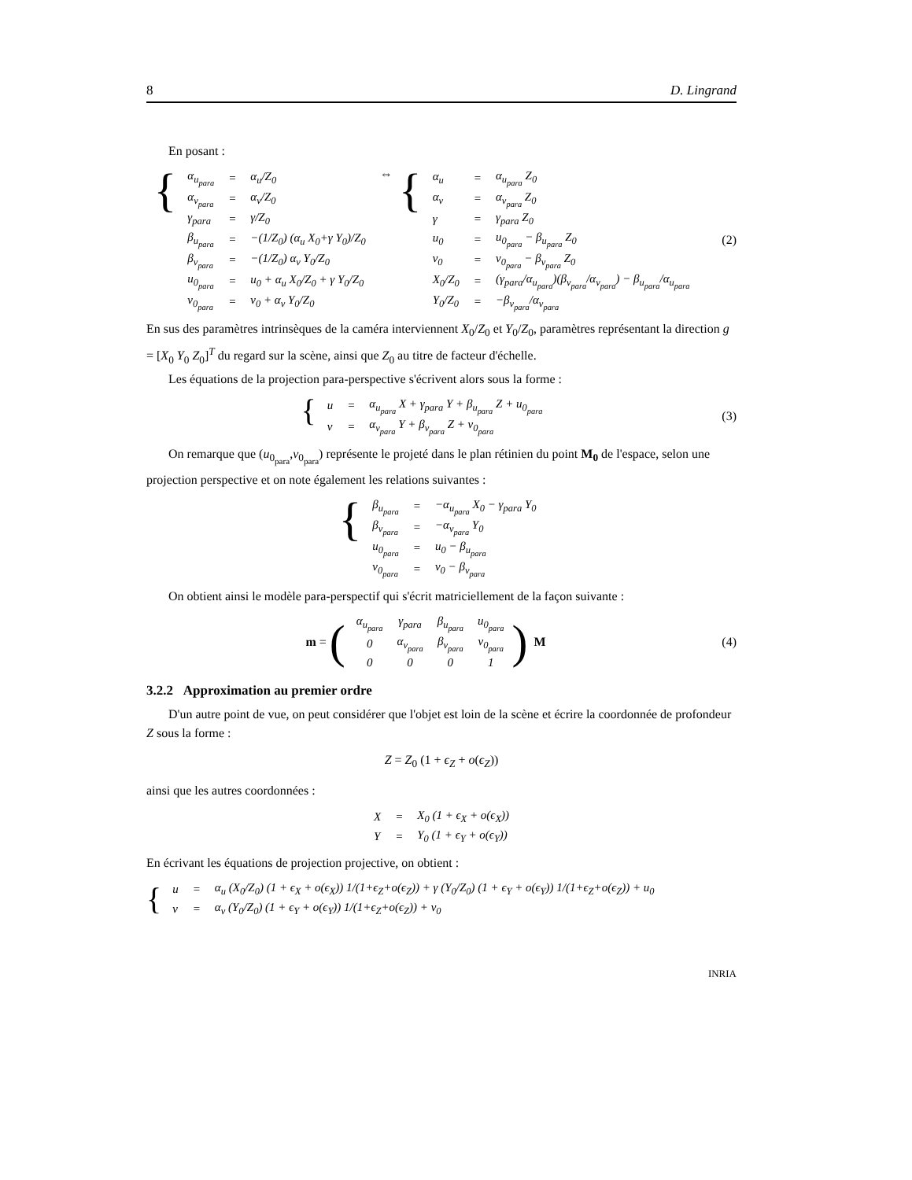8 D. Lingrand
En posant :
{
| α<sub>u<sub>para</sub></sub> | = | α<sub>u</sub>/Z<sub>0</sub> |
| α<sub>v<sub>para</sub></sub> | = | α<sub>v</sub>/Z<sub>0</sub> |
| γ<sub>para</sub> | = | γ/Z<sub>0</sub> |
| β<sub>u<sub>para</sub></sub> | = | −(1/Z<sub>0</sub>) (α<sub>u</sub> X<sub>0</sub>+γ Y<sub>0</sub>)/Z<sub>0</sub> |
| β<sub>v<sub>para</sub></sub> | = | −(1/Z<sub>0</sub>) α<sub>v</sub> Y<sub>0</sub>/Z<sub>0</sub> |
| u<sub>0<sub>para</sub></sub> | = | u<sub>0</sub> + α<sub>u</sub> X<sub>0</sub>/Z<sub>0</sub> + γ Y<sub>0</sub>/Z<sub>0</sub> |
| v<sub>0<sub>para</sub></sub> | = | v<sub>0</sub> + α<sub>v</sub> Y<sub>0</sub>/Z<sub>0</sub> |
⇔ {
| α<sub>u</sub> | = | α<sub>u<sub>para</sub></sub> Z<sub>0</sub> |
| α<sub>v</sub> | = | α<sub>v<sub>para</sub></sub> Z<sub>0</sub> |
| γ | = | γ<sub>para</sub> Z<sub>0</sub> |
| u<sub>0</sub> | = | u<sub>0<sub>para</sub></sub> − β<sub>u<sub>para</sub></sub> Z<sub>0</sub> |
| v<sub>0</sub> | = | v<sub>0<sub>para</sub></sub> − β<sub>v<sub>para</sub></sub> Z<sub>0</sub> |
| X<sub>0</sub>/Z<sub>0</sub> | = | (γ<sub>para</sub>/α<sub>u<sub>para</sub></sub>)(β<sub>v<sub>para</sub></sub>/α<sub>v<sub>para</sub></sub>) − β<sub>u<sub>para</sub></sub>/α<sub>u<sub>para</sub></sub> |
| Y<sub>0</sub>/Z<sub>0</sub> | = | −β<sub>v<sub>para</sub></sub>/α<sub>v<sub>para</sub></sub> |
(2)
En sus des paramètres intrinsèques de la caméra interviennent X<sub>0</sub>/Z<sub>0</sub> et Y<sub>0</sub>/Z<sub>0</sub>, paramètres représentant la direction g = [X<sub>0</sub> Y<sub>0</sub> Z<sub>0</sub>]<sup>T</sup> du regard sur la scène, ainsi que Z<sub>0</sub> au titre de facteur d'échelle.
Les équations de la projection para-perspective s'écrivent alors sous la forme :
{
| u | = | α<sub>u<sub>para</sub></sub> X + γ<sub>para</sub> Y + β<sub>u<sub>para</sub></sub> Z + u<sub>0<sub>para</sub></sub> |
| v | = | α<sub>v<sub>para</sub></sub> Y + β<sub>v<sub>para</sub></sub> Z + v<sub>0<sub>para</sub></sub> |
(3)
On remarque que (u<sub>0<sub>para</sub></sub>,v<sub>0<sub>para</sub></sub>) représente le projeté dans le plan rétinien du point M<sub>0</sub> de l'espace, selon une projection perspective et on note également les relations suivantes :
{
| β<sub>u<sub>para</sub></sub> | = | −α<sub>u<sub>para</sub></sub> X<sub>0</sub> − γ<sub>para</sub> Y<sub>0</sub> |
| β<sub>v<sub>para</sub></sub> | = | −α<sub>v<sub>para</sub></sub> Y<sub>0</sub> |
| u<sub>0<sub>para</sub></sub> | = | u<sub>0</sub> − β<sub>u<sub>para</sub></sub> |
| v<sub>0<sub>para</sub></sub> | = | v<sub>0</sub> − β<sub>v<sub>para</sub></sub> |
On obtient ainsi le modèle para-perspectif qui s'écrit matriciellement de la façon suivante :
m = (
| α<sub>u<sub>para</sub></sub> | γ<sub>para</sub> | β<sub>u<sub>para</sub></sub> | u<sub>0<sub>para</sub></sub> |
| 0 | α<sub>v<sub>para</sub></sub> | β<sub>v<sub>para</sub></sub> | v<sub>0<sub>para</sub></sub> |
| 0 | 0 | 0 | 1 |
) M
(4)
3.2.2 Approximation au premier ordre
D'un autre point de vue, on peut considérer que l'objet est loin de la scène et écrire la coordonnée de profondeur Z sous la forme :
Z = Z<sub>0</sub> (1 + ϵ<sub>Z</sub> + o(ϵ<sub>Z</sub>))
ainsi que les autres coordonnées :
| X | = | X<sub>0</sub> (1 + ϵ<sub>X</sub> + o(ϵ<sub>X</sub>)) |
| Y | = | Y<sub>0</sub> (1 + ϵ<sub>Y</sub> + o(ϵ<sub>Y</sub>)) |
En écrivant les équations de projection projective, on obtient :
{
| u | = | α<sub>u</sub> (X<sub>0</sub>/Z<sub>0</sub>) (1 + ϵ<sub>X</sub> + o(ϵ<sub>X</sub>)) 1/(1+ϵ<sub>Z</sub>+o(ϵ<sub>Z</sub>)) + γ (Y<sub>0</sub>/Z<sub>0</sub>) (1 + ϵ<sub>Y</sub> + o(ϵ<sub>Y</sub>)) 1/(1+ϵ<sub>Z</sub>+o(ϵ<sub>Z</sub>)) + u<sub>0</sub> |
| v | = | α<sub>v</sub> (Y<sub>0</sub>/Z<sub>0</sub>) (1 + ϵ<sub>Y</sub> + o(ϵ<sub>Y</sub>)) 1/(1+ϵ<sub>Z</sub>+o(ϵ<sub>Z</sub>)) + v<sub>0</sub> |
INRIA